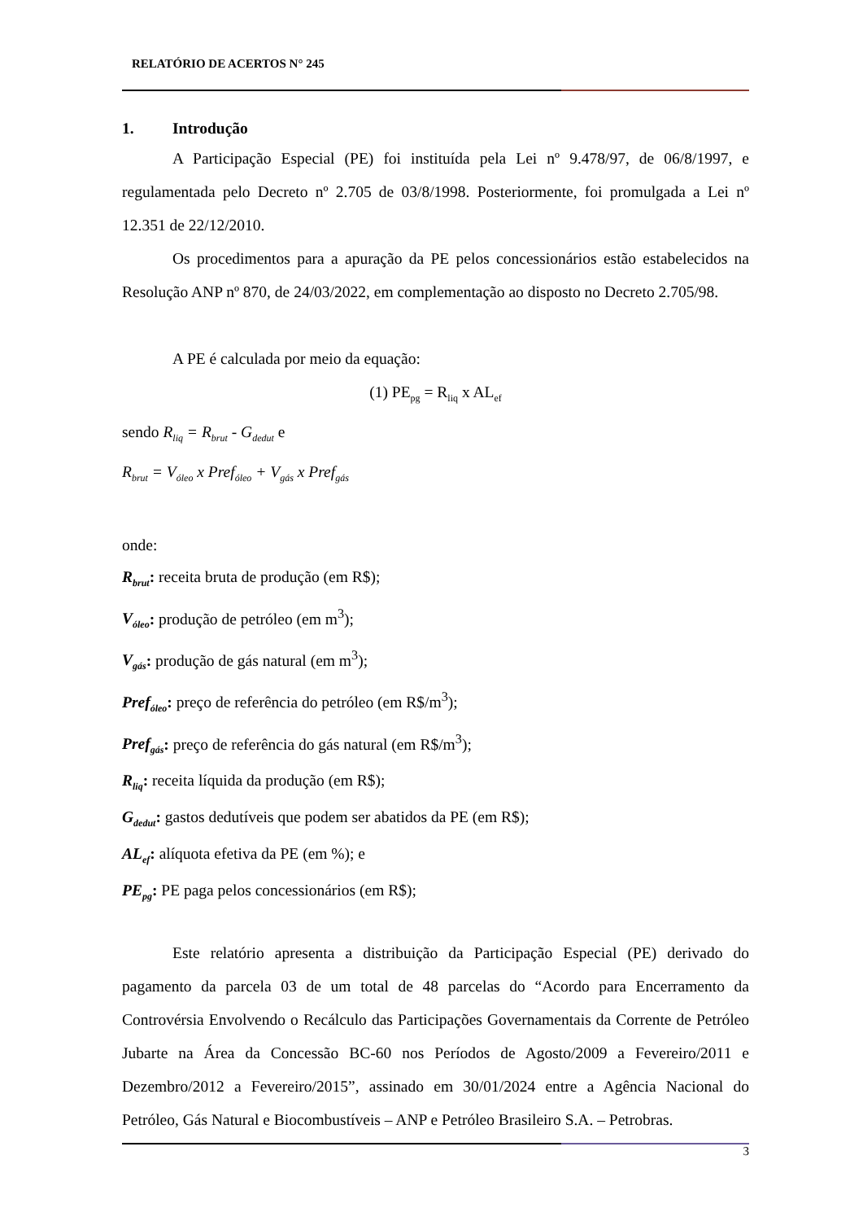RELATÓRIO DE ACERTOS N° 245
1. Introdução
A Participação Especial (PE) foi instituída pela Lei nº 9.478/97, de 06/8/1997, e regulamentada pelo Decreto nº 2.705 de 03/8/1998. Posteriormente, foi promulgada a Lei nº 12.351 de 22/12/2010.
Os procedimentos para a apuração da PE pelos concessionários estão estabelecidos na Resolução ANP nº 870, de 24/03/2022, em complementação ao disposto no Decreto 2.705/98.
A PE é calculada por meio da equação:
(1) PE<sub>pg</sub> = R<sub>liq</sub> x AL<sub>ef</sub>
sendo R<sub>liq</sub> = R<sub>brut</sub> - G<sub>dedut</sub> e
R<sub>brut</sub> = V<sub>óleo</sub> x Pref<sub>óleo</sub> + V<sub>gás</sub> x Pref<sub>gás</sub>
onde:
R<sub>brut</sub>: receita bruta de produção (em R$);
V<sub>óleo</sub>: produção de petróleo (em m<sup>3</sup>);
V<sub>gás</sub>: produção de gás natural (em m<sup>3</sup>);
Pref<sub>óleo</sub>: preço de referência do petróleo (em R$/m<sup>3</sup>);
Pref<sub>gás</sub>: preço de referência do gás natural (em R$/m<sup>3</sup>);
R<sub>liq</sub>: receita líquida da produção (em R$);
G<sub>dedut</sub>: gastos dedutíveis que podem ser abatidos da PE (em R$);
AL<sub>ef</sub>: alíquota efetiva da PE (em %); e
PE<sub>pg</sub>: PE paga pelos concessionários (em R$);
Este relatório apresenta a distribuição da Participação Especial (PE) derivado do pagamento da parcela 03 de um total de 48 parcelas do “Acordo para Encerramento da Controvérsia Envolvendo o Recálculo das Participações Governamentais da Corrente de Petróleo Jubarte na Área da Concessão BC-60 nos Períodos de Agosto/2009 a Fevereiro/2011 e Dezembro/2012 a Fevereiro/2015”, assinado em 30/01/2024 entre a Agência Nacional do Petróleo, Gás Natural e Biocombustíveis – ANP e Petróleo Brasileiro S.A. – Petrobras.
3